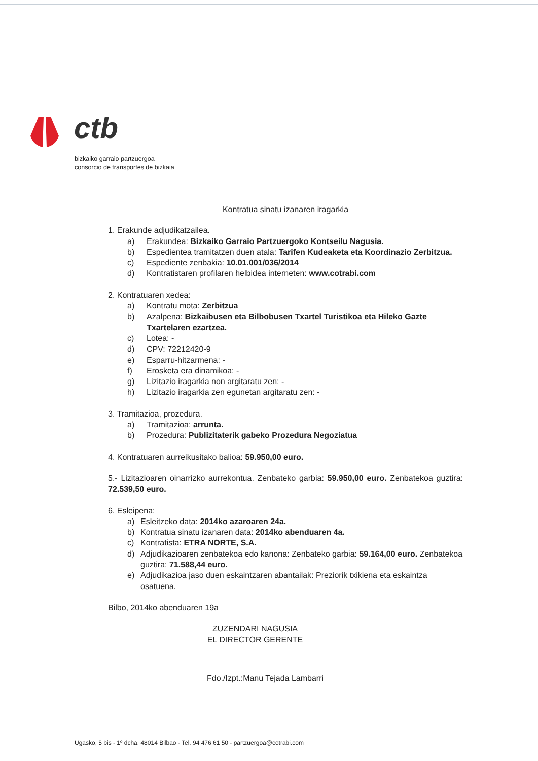ctb
bizkaiko garraio partzuergoa
consorcio de transportes de bizkaia
Kontratua sinatu izanaren iragarkia
1. Erakunde adjudikatzailea.
a) Erakundea: Bizkaiko Garraio Partzuergoko Kontseilu Nagusia.
b) Espedientea tramitatzen duen atala: Tarifen Kudeaketa eta Koordinazio Zerbitzua.
c) Espediente zenbakia: 10.01.001/036/2014
d) Kontratistaren profilaren helbidea interneten: www.cotrabi.com
2. Kontratuaren xedea:
a) Kontratu mota: Zerbitzua
b) Azalpena: Bizkaibusen eta Bilbobusen Txartel Turistikoa eta Hileko Gazte Txartelaren ezartzea.
c) Lotea: -
d) CPV: 72212420-9
e) Esparru-hitzarmena: -
f) Erosketa era dinamikoa: -
g) Lizitazio iragarkia non argitaratu zen: -
h) Lizitazio iragarkia zen egunetan argitaratu zen: -
3. Tramitazioa, prozedura.
a) Tramitazioa: arrunta.
b) Prozedura: Publizitaterik gabeko Prozedura Negoziatua
4. Kontratuaren aurreikusitako balioa: 59.950,00 euro.
5.- Lizitazioaren oinarrizko aurrekontua. Zenbateko garbia: 59.950,00 euro. Zenbatekoa guztira: 72.539,50 euro.
6. Esleipena:
a) Esleitzeko data: 2014ko azaroaren 24a.
b) Kontratua sinatu izanaren data: 2014ko abenduaren 4a.
c) Kontratista: ETRA NORTE, S.A.
d) Adjudikazioaren zenbatekoa edo kanona: Zenbateko garbia: 59.164,00 euro. Zenbatekoa guztira: 71.588,44 euro.
e) Adjudikazioa jaso duen eskaintzaren abantailak: Preziorik txikiena eta eskaintza osatuena.
Bilbo, 2014ko abenduaren 19a
ZUZENDARI NAGUSIA
EL DIRECTOR GERENTE
Fdo./Izpt.:Manu Tejada Lambarri
Ugasko, 5 bis - 1º dcha. 48014 Bilbao - Tel. 94 476 61 50 - partzuergoa@cotrabi.com